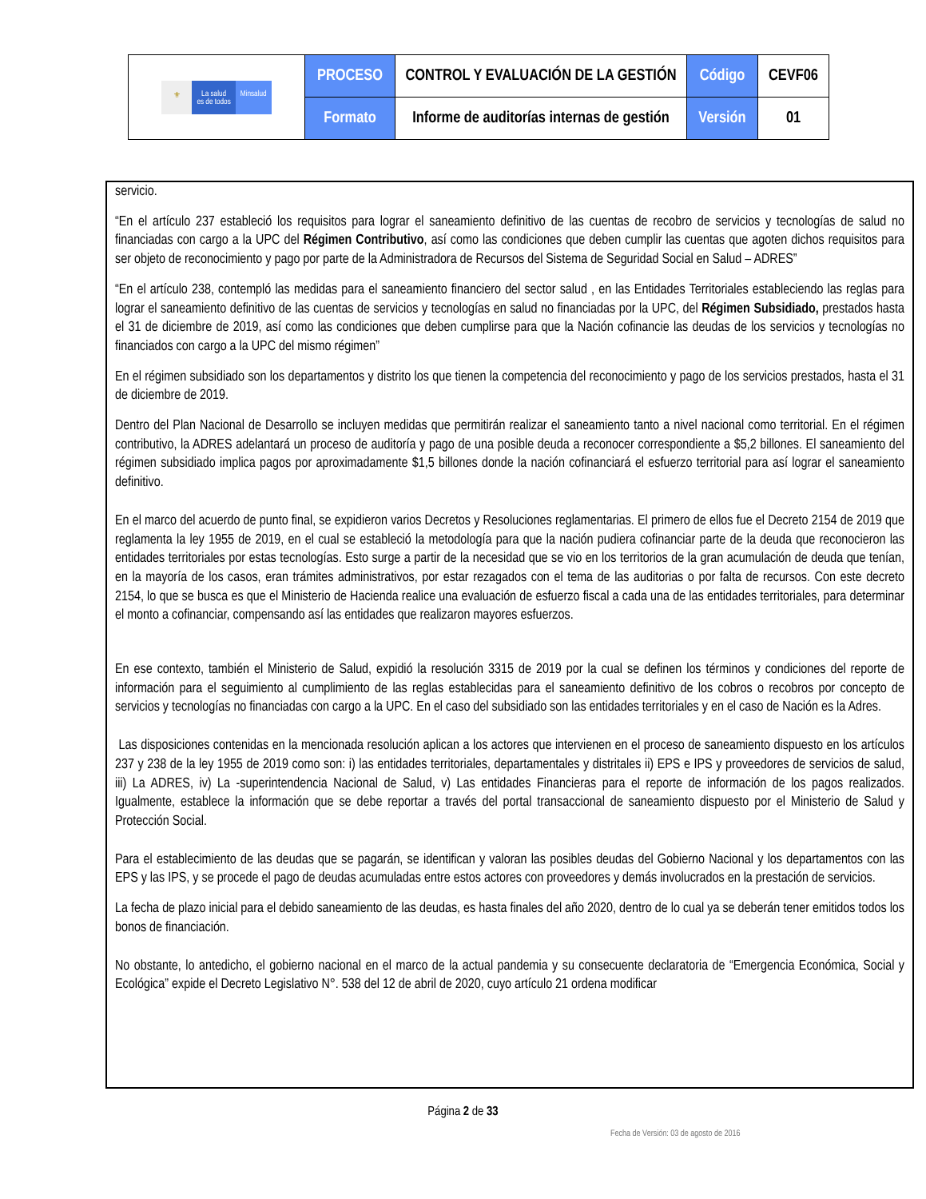| ⚜ La salud es de todos Minsalud | PROCESO | CONTROL Y EVALUACIÓN DE LA GESTIÓN | Código | CEVF06 |
| | Formato | Informe de auditorías internas de gestión | Versión | 01 |
servicio.
“En el artículo 237 estableció los requisitos para lograr el saneamiento definitivo de las cuentas de recobro de servicios y tecnologías de salud no financiadas con cargo a la UPC del Régimen Contributivo, así como las condiciones que deben cumplir las cuentas que agoten dichos requisitos para ser objeto de reconocimiento y pago por parte de la Administradora de Recursos del Sistema de Seguridad Social en Salud – ADRES”
“En el artículo 238, contempló las medidas para el saneamiento financiero del sector salud , en las Entidades Territoriales estableciendo las reglas para lograr el saneamiento definitivo de las cuentas de servicios y tecnologías en salud no financiadas por la UPC, del Régimen Subsidiado, prestados hasta el 31 de diciembre de 2019, así como las condiciones que deben cumplirse para que la Nación cofinancie las deudas de los servicios y tecnologías no financiados con cargo a la UPC del mismo régimen”
En el régimen subsidiado son los departamentos y distrito los que tienen la competencia del reconocimiento y pago de los servicios prestados, hasta el 31 de diciembre de 2019.
Dentro del Plan Nacional de Desarrollo se incluyen medidas que permitirán realizar el saneamiento tanto a nivel nacional como territorial. En el régimen contributivo, la ADRES adelantará un proceso de auditoría y pago de una posible deuda a reconocer correspondiente a $5,2 billones. El saneamiento del régimen subsidiado implica pagos por aproximadamente $1,5 billones donde la nación cofinanciará el esfuerzo territorial para así lograr el saneamiento definitivo.
En el marco del acuerdo de punto final, se expidieron varios Decretos y Resoluciones reglamentarias. El primero de ellos fue el Decreto 2154 de 2019 que reglamenta la ley 1955 de 2019, en el cual se estableció la metodología para que la nación pudiera cofinanciar parte de la deuda que reconocieron las entidades territoriales por estas tecnologías. Esto surge a partir de la necesidad que se vio en los territorios de la gran acumulación de deuda que tenían, en la mayoría de los casos, eran trámites administrativos, por estar rezagados con el tema de las auditorias o por falta de recursos. Con este decreto 2154, lo que se busca es que el Ministerio de Hacienda realice una evaluación de esfuerzo fiscal a cada una de las entidades territoriales, para determinar el monto a cofinanciar, compensando así las entidades que realizaron mayores esfuerzos.
En ese contexto, también el Ministerio de Salud, expidió la resolución 3315 de 2019 por la cual se definen los términos y condiciones del reporte de información para el seguimiento al cumplimiento de las reglas establecidas para el saneamiento definitivo de los cobros o recobros por concepto de servicios y tecnologías no financiadas con cargo a la UPC. En el caso del subsidiado son las entidades territoriales y en el caso de Nación es la Adres.
Las disposiciones contenidas en la mencionada resolución aplican a los actores que intervienen en el proceso de saneamiento dispuesto en los artículos 237 y 238 de la ley 1955 de 2019 como son: i) las entidades territoriales, departamentales y distritales ii) EPS e IPS y proveedores de servicios de salud, iii) La ADRES, iv) La -superintendencia Nacional de Salud, v) Las entidades Financieras para el reporte de información de los pagos realizados. Igualmente, establece la información que se debe reportar a través del portal transaccional de saneamiento dispuesto por el Ministerio de Salud y Protección Social.
Para el establecimiento de las deudas que se pagarán, se identifican y valoran las posibles deudas del Gobierno Nacional y los departamentos con las EPS y las IPS, y se procede el pago de deudas acumuladas entre estos actores con proveedores y demás involucrados en la prestación de servicios.
La fecha de plazo inicial para el debido saneamiento de las deudas, es hasta finales del año 2020, dentro de lo cual ya se deberán tener emitidos todos los bonos de financiación.
No obstante, lo antedicho, el gobierno nacional en el marco de la actual pandemia y su consecuente declaratoria de “Emergencia Económica, Social y Ecológica” expide el Decreto Legislativo N°. 538 del 12 de abril de 2020, cuyo artículo 21 ordena modificar
Página 2 de 33
Fecha de Versión: 03 de agosto de 2016